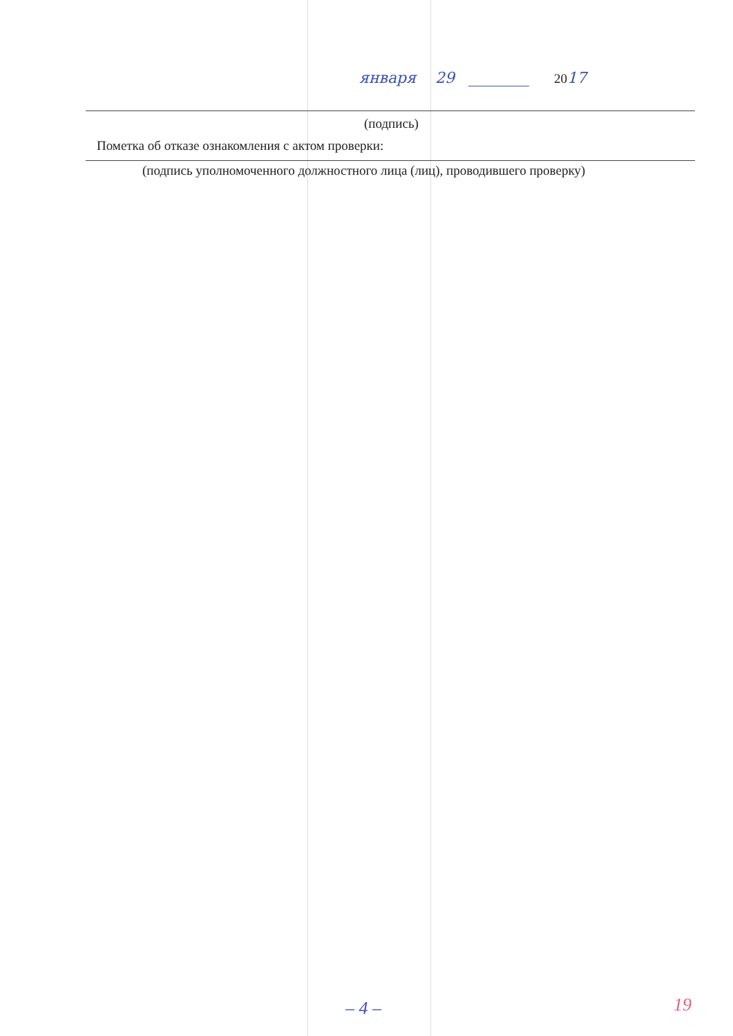января 29 ________ 2017
(подпись)
Пометка об отказе ознакомления с актом проверки:
(подпись уполномоченного должностного лица (лиц), проводившего проверку)
– 4 – 19